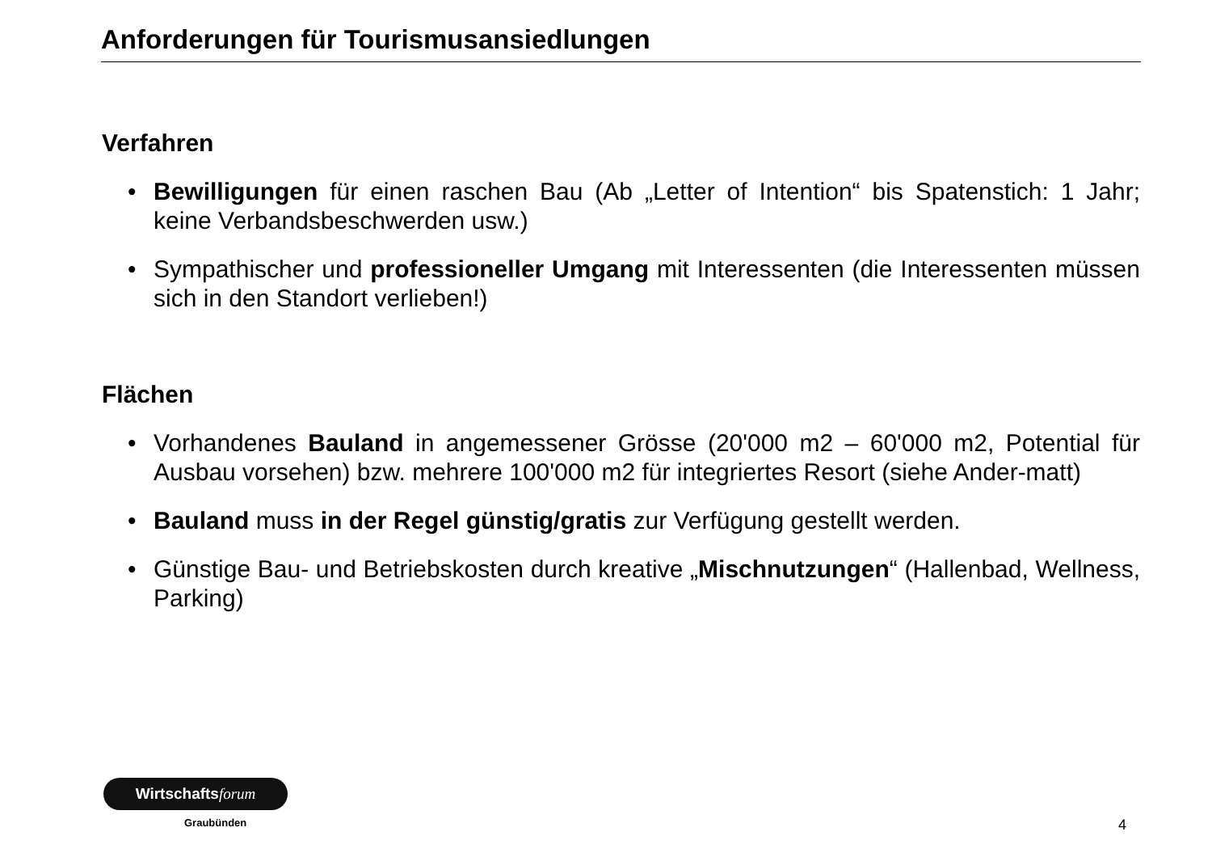Anforderungen für Tourismusansiedlungen
Verfahren
• Bewilligungen für einen raschen Bau (Ab „Letter of Intention“ bis Spatenstich: 1 Jahr; keine Verbandsbeschwerden usw.)
• Sympathischer und professioneller Umgang mit Interessenten (die Interessenten müssen sich in den Standort verlieben!)
Flächen
• Vorhandenes Bauland in angemessener Grösse (20'000 m2 – 60'000 m2, Potential für Ausbau vorsehen) bzw. mehrere 100'000 m2 für integriertes Resort (siehe Ander-matt)
• Bauland muss in der Regel günstig/gratis zur Verfügung gestellt werden.
• Günstige Bau- und Betriebskosten durch kreative „Mischnutzungen“ (Hallenbad, Wellness, Parking)
Wirtschaftsforum
Graubünden 4